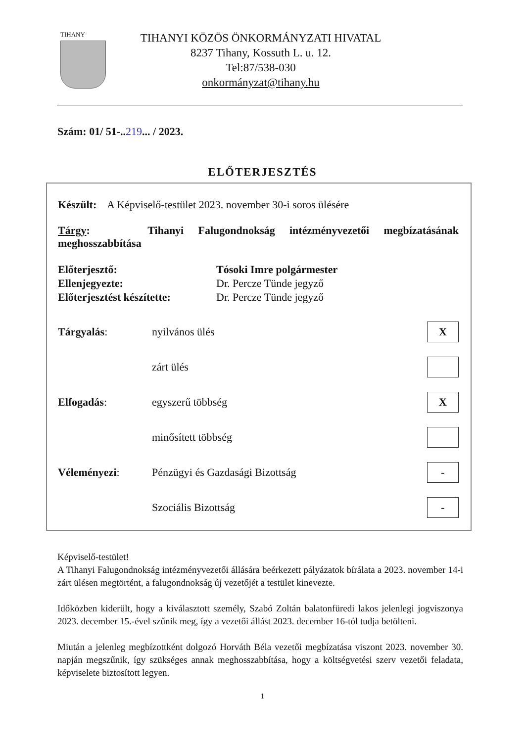TIHANY
TIHANYI KÖZÖS ÖNKORMÁNYZATI HIVATAL
8237 Tihany, Kossuth L. u. 12.
Tel:87/538-030
onkormányzat@tihany.hu
Szám: 01/ 51-..219... / 2023.
ELŐTERJESZTÉS
Készült: A Képviselő-testület 2023. november 30-i soros ülésére
Tárgy: Tihanyi Falugondnokság intézményvezetői megbízatásának meghosszabbítása
| Előterjesztő: | Tósoki Imre polgármester |
| Ellenjegyezte: | Dr. Percze Tünde jegyző |
| Előterjesztést készítette: | Dr. Percze Tünde jegyző |
| Tárgyalás : | nyilvános ülés | X |
| | zárt ülés | |
| Elfogadás : | egyszerű többség | X |
| | minősített többség | |
| Véleményezi : | Pénzügyi és Gazdasági Bizottság | - |
| | Szociális Bizottság | - |
Képviselő-testület!
A Tihanyi Falugondnokság intézményvezetői állására beérkezett pályázatok bírálata a 2023. november 14-i zárt ülésen megtörtént, a falugondnokság új vezetőjét a testület kinevezte.
Időközben kiderült, hogy a kiválasztott személy, Szabó Zoltán balatonfüredi lakos jelenlegi jogviszonya 2023. december 15.-ével szűnik meg, így a vezetői állást 2023. december 16-tól tudja betölteni.
Miután a jelenleg megbízottként dolgozó Horváth Béla vezetői megbízatása viszont 2023. november 30. napján megszűnik, így szükséges annak meghosszabbítása, hogy a költségvetési szerv vezetői feladata, képviselete biztosított legyen.
1